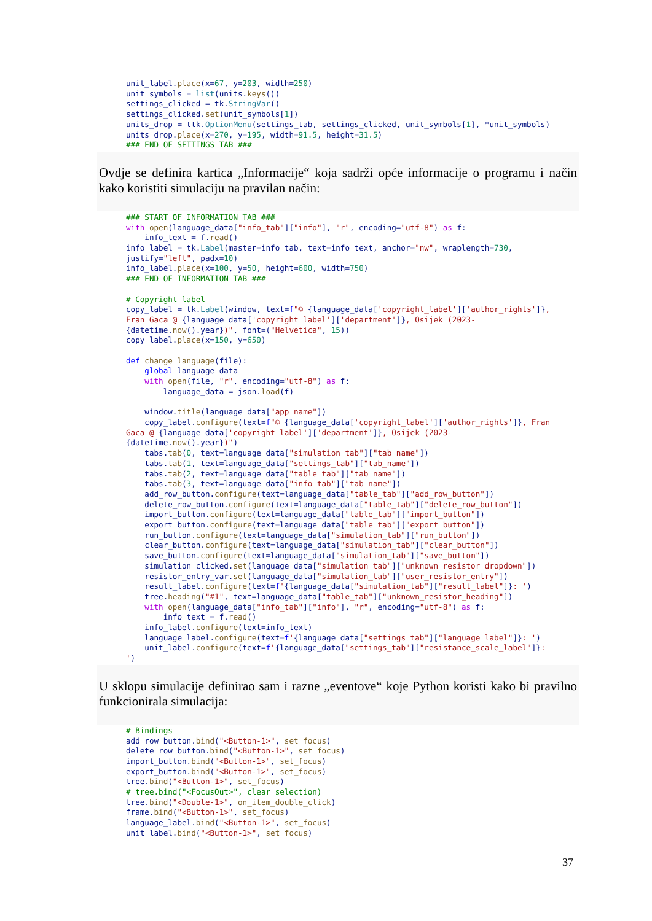unit_label.place(x=67, y=203, width=250)
unit_symbols = list(units.keys())
settings_clicked = tk.StringVar()
settings_clicked.set(unit_symbols[1])
units_drop = ttk.OptionMenu(settings_tab, settings_clicked, unit_symbols[1], *unit_symbols)
units_drop.place(x=270, y=195, width=91.5, height=31.5)
### END OF SETTINGS TAB ###
Ovdje se definira kartica „Informacije“ koja sadrži opće informacije o programu i način kako koristiti simulaciju na pravilan način:
### START OF INFORMATION TAB ###
with open(language_data["info_tab"]["info"], "r", encoding="utf-8") as f:
    info_text = f.read()
info_label = tk.Label(master=info_tab, text=info_text, anchor="nw", wraplength=730,
justify="left", padx=10)
info_label.place(x=100, y=50, height=600, width=750)
### END OF INFORMATION TAB ###

# Copyright label
copy_label = tk.Label(window, text=f"© {language_data['copyright_label']['author_rights']},
Fran Gaca @ {language_data['copyright_label']['department']}, Osijek (2023-
{datetime.now().year})", font=("Helvetica", 15))
copy_label.place(x=150, y=650)

def change_language(file):
    global language_data
    with open(file, "r", encoding="utf-8") as f:
        language_data = json.load(f)

    window.title(language_data["app_name"])
    copy_label.configure(text=f"© {language_data['copyright_label']['author_rights']}, Fran
Gaca @ {language_data['copyright_label']['department']}, Osijek (2023-
{datetime.now().year})")
    tabs.tab(0, text=language_data["simulation_tab"]["tab_name"])
    tabs.tab(1, text=language_data["settings_tab"]["tab_name"])
    tabs.tab(2, text=language_data["table_tab"]["tab_name"])
    tabs.tab(3, text=language_data["info_tab"]["tab_name"])
    add_row_button.configure(text=language_data["table_tab"]["add_row_button"])
    delete_row_button.configure(text=language_data["table_tab"]["delete_row_button"])
    import_button.configure(text=language_data["table_tab"]["import_button"])
    export_button.configure(text=language_data["table_tab"]["export_button"])
    run_button.configure(text=language_data["simulation_tab"]["run_button"])
    clear_button.configure(text=language_data["simulation_tab"]["clear_button"])
    save_button.configure(text=language_data["simulation_tab"]["save_button"])
    simulation_clicked.set(language_data["simulation_tab"]["unknown_resistor_dropdown"])
    resistor_entry_var.set(language_data["simulation_tab"]["user_resistor_entry"])
    result_label.configure(text=f'{language_data["simulation_tab"]["result_label"]}: ')
    tree.heading("#1", text=language_data["table_tab"]["unknown_resistor_heading"])
    with open(language_data["info_tab"]["info"], "r", encoding="utf-8") as f:
        info_text = f.read()
    info_label.configure(text=info_text)
    language_label.configure(text=f'{language_data["settings_tab"]["language_label"]}: ')
    unit_label.configure(text=f'{language_data["settings_tab"]["resistance_scale_label"]}:
')
U sklopu simulacije definirao sam i razne „eventove“ koje Python koristi kako bi pravilno funkcionirala simulacija:
# Bindings
add_row_button.bind("<Button-1>", set_focus)
delete_row_button.bind("<Button-1>", set_focus)
import_button.bind("<Button-1>", set_focus)
export_button.bind("<Button-1>", set_focus)
tree.bind("<Button-1>", set_focus)
# tree.bind("<FocusOut>", clear_selection)
tree.bind("<Double-1>", on_item_double_click)
frame.bind("<Button-1>", set_focus)
language_label.bind("<Button-1>", set_focus)
unit_label.bind("<Button-1>", set_focus)
37